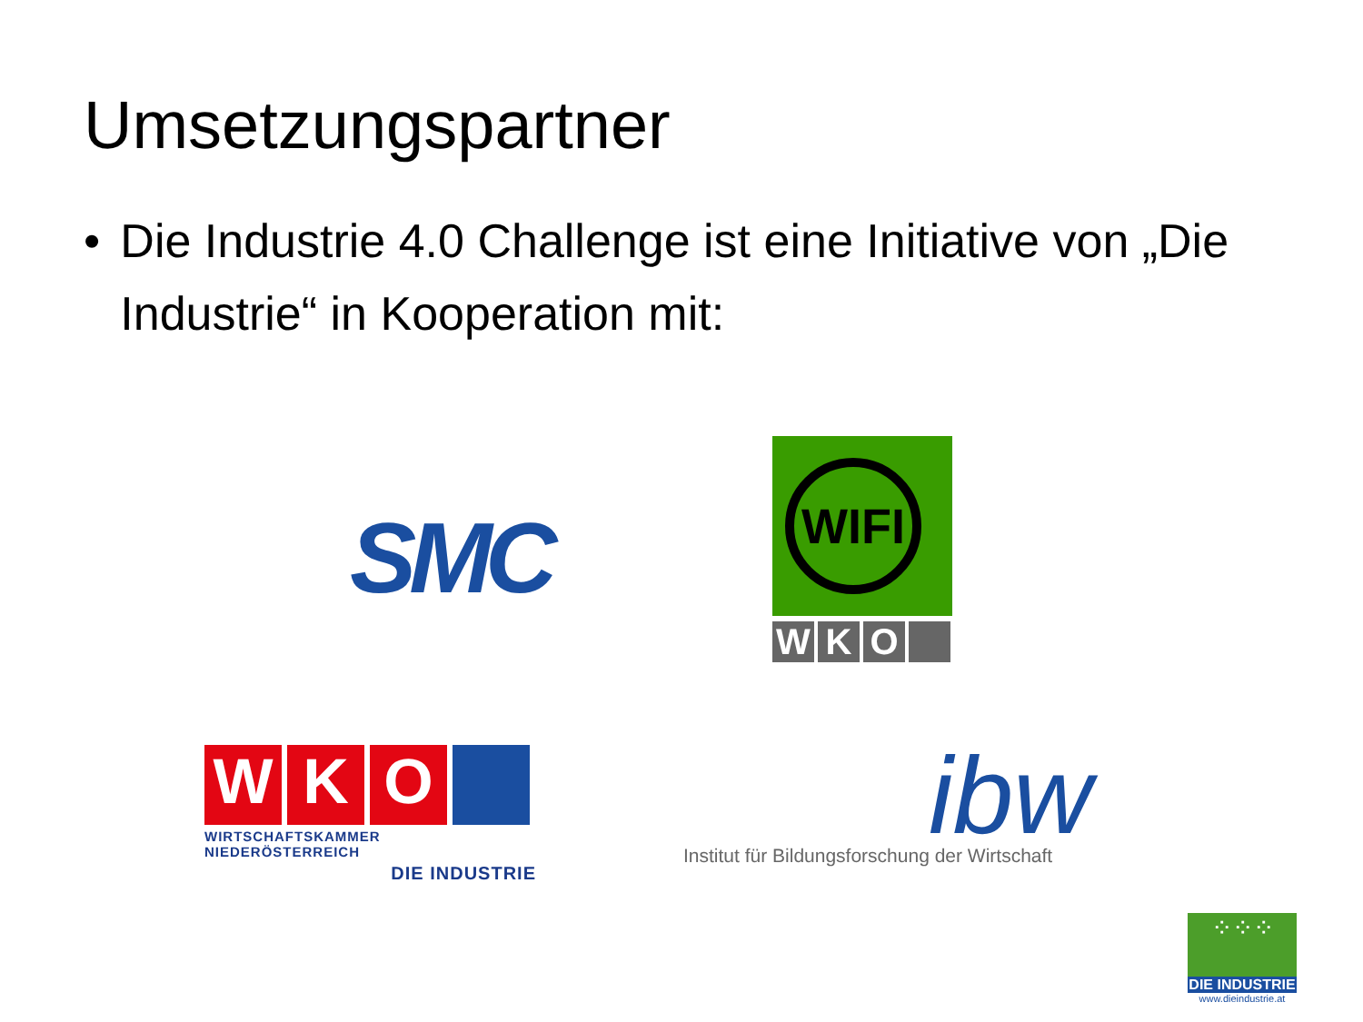Umsetzungspartner
• Die Industrie 4.0 Challenge ist eine Initiative von „Die Industrie“ in Kooperation mit:
SMC
WIFI
W K O
W K O
WIRTSCHAFTSKAMMER NIEDERÖSTERREICH
DIE INDUSTRIE
ibw
Institut für Bildungsforschung der Wirtschaft
⁘⁘⁘
DIE INDUSTRIE
www.dieindustrie.at